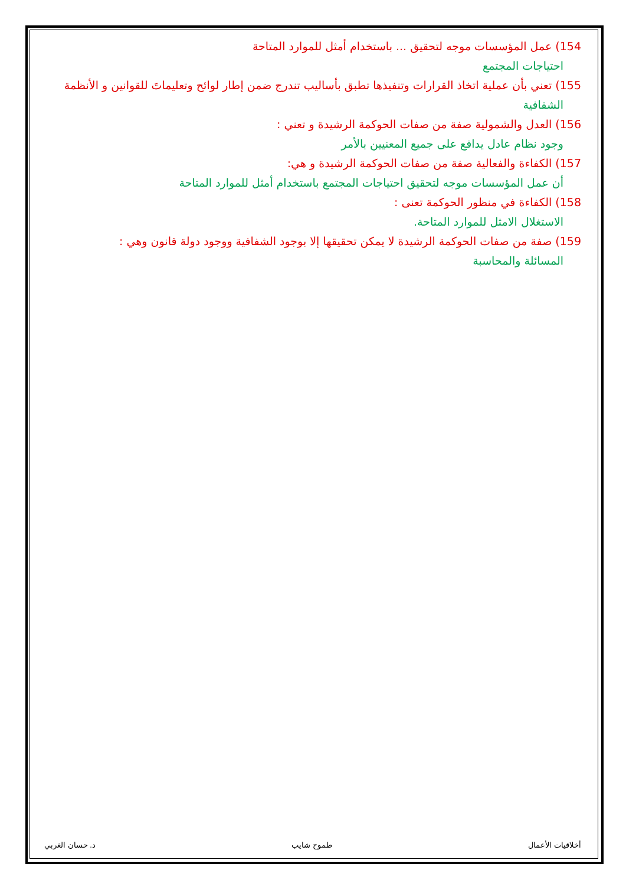154) عمل المؤسسات موجه لتحقيق ... باستخدام أمثل للموارد المتاحة
احتياجات المجتمع
155) تعني بأن عملية اتخاذ القرارات وتنفيذها تطبق بأساليب تندرج ضمن إطار لوائح وتعليماتَ للقوانين و الأنظمة
الشفافية
156) العدل والشمولية صفة من صفات الحوكمة الرشيدة و تعني :
وجود نظام عادل يدافع على جميع المعنيين بالأمر
157) الكفاءة والفعالية صفة من صفات الحوكمة الرشيدة و هي:
أن عمل المؤسسات موجه لتحقيق احتياجات المجتمع باستخدام أمثل للموارد المتاحة
158) الكفاءة في منظور الحوكمة تعنى :
الاستغلال الامثل للموارد المتاحة.
159) صفة من صفات الحوكمة الرشيدة لا يمكن تحقيقها إلا بوجود الشفافية ووجود دولة قانون وهي :
المسائلة والمحاسبة
أخلاقيات الأعمال طموح شايب د. حسان الغربي